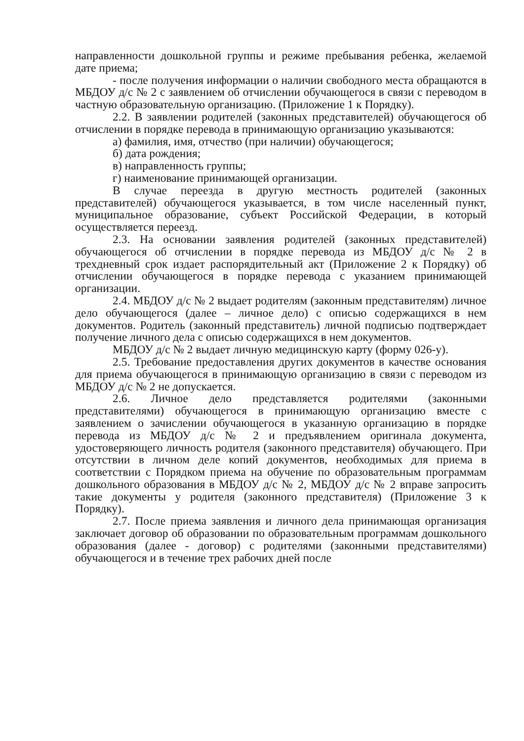направленности дошкольной группы и режиме пребывания ребенка, желаемой дате приема;
- после получения информации о наличии свободного места обращаются в МБДОУ д/с № 2 с заявлением об отчислении обучающегося в связи с переводом в частную образовательную организацию. (Приложение 1 к Порядку).
2.2. В заявлении родителей (законных представителей) обучающегося об отчислении в порядке перевода в принимающую организацию указываются:
а) фамилия, имя, отчество (при наличии) обучающегося;
б) дата рождения;
в) направленность группы;
г) наименование принимающей организации.
В случае переезда в другую местность родителей (законных представителей) обучающегося указывается, в том числе населенный пункт, муниципальное образование, субъект Российской Федерации, в который осуществляется переезд.
2.3. На основании заявления родителей (законных представителей) обучающегося об отчислении в порядке перевода из МБДОУ д/с № 2 в трехдневный срок издает распорядительный акт (Приложение 2 к Порядку) об отчислении обучающегося в порядке перевода с указанием принимающей организации.
2.4. МБДОУ д/с № 2 выдает родителям (законным представителям) личное дело обучающегося (далее – личное дело) с описью содержащихся в нем документов. Родитель (законный представитель) личной подписью подтверждает получение личного дела с описью содержащихся в нем документов.
МБДОУ д/с № 2 выдает личную медицинскую карту (форму 026-у).
2.5. Требование предоставления других документов в качестве основания для приема обучающегося в принимающую организацию в связи с переводом из МБДОУ д/с № 2 не допускается.
2.6. Личное дело представляется родителями (законными представителями) обучающегося в принимающую организацию вместе с заявлением о зачислении обучающегося в указанную организацию в порядке перевода из МБДОУ д/с № 2 и предъявлением оригинала документа, удостоверяющего личность родителя (законного представителя) обучающего. При отсутствии в личном деле копий документов, необходимых для приема в соответствии с Порядком приема на обучение по образовательным программам дошкольного образования в МБДОУ д/с № 2, МБДОУ д/с № 2 вправе запросить такие документы у родителя (законного представителя) (Приложение 3 к Порядку).
2.7. После приема заявления и личного дела принимающая организация заключает договор об образовании по образовательным программам дошкольного образования (далее - договор) с родителями (законными представителями) обучающегося и в течение трех рабочих дней после